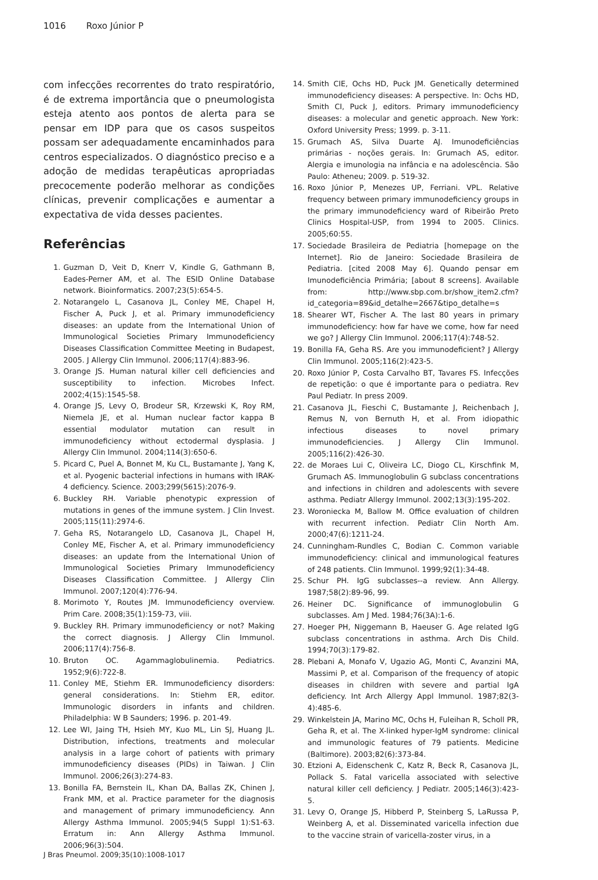1016 Roxo Júnior P
com infecções recorrentes do trato respiratório, é de extrema importância que o pneumologista esteja atento aos pontos de alerta para se pensar em IDP para que os casos suspeitos possam ser adequadamente encaminhados para centros especializados. O diagnóstico preciso e a adoção de medidas terapêuticas apropriadas precocemente poderão melhorar as condições clínicas, prevenir complicações e aumentar a expectativa de vida desses pacientes.
Referências
1. Guzman D, Veit D, Knerr V, Kindle G, Gathmann B, Eades-Perner AM, et al. The ESID Online Database network. Bioinformatics. 2007;23(5):654-5.
2. Notarangelo L, Casanova JL, Conley ME, Chapel H, Fischer A, Puck J, et al. Primary immunodeficiency diseases: an update from the International Union of Immunological Societies Primary Immunodeficiency Diseases Classification Committee Meeting in Budapest, 2005. J Allergy Clin Immunol. 2006;117(4):883-96.
3. Orange JS. Human natural killer cell deficiencies and susceptibility to infection. Microbes Infect. 2002;4(15):1545-58.
4. Orange JS, Levy O, Brodeur SR, Krzewski K, Roy RM, Niemela JE, et al. Human nuclear factor kappa B essential modulator mutation can result in immunodeficiency without ectodermal dysplasia. J Allergy Clin Immunol. 2004;114(3):650-6.
5. Picard C, Puel A, Bonnet M, Ku CL, Bustamante J, Yang K, et al. Pyogenic bacterial infections in humans with IRAK-4 deficiency. Science. 2003;299(5615):2076-9.
6. Buckley RH. Variable phenotypic expression of mutations in genes of the immune system. J Clin Invest. 2005;115(11):2974-6.
7. Geha RS, Notarangelo LD, Casanova JL, Chapel H, Conley ME, Fischer A, et al. Primary immunodeficiency diseases: an update from the International Union of Immunological Societies Primary Immunodeficiency Diseases Classification Committee. J Allergy Clin Immunol. 2007;120(4):776-94.
8. Morimoto Y, Routes JM. Immunodeficiency overview. Prim Care. 2008;35(1):159-73, viii.
9. Buckley RH. Primary immunodeficiency or not? Making the correct diagnosis. J Allergy Clin Immunol. 2006;117(4):756-8.
10. Bruton OC. Agammaglobulinemia. Pediatrics. 1952;9(6):722-8.
11. Conley ME, Stiehm ER. Immunodeficiency disorders: general considerations. In: Stiehm ER, editor. Immunologic disorders in infants and children. Philadelphia: W B Saunders; 1996. p. 201-49.
12. Lee WI, Jaing TH, Hsieh MY, Kuo ML, Lin SJ, Huang JL. Distribution, infections, treatments and molecular analysis in a large cohort of patients with primary immunodeficiency diseases (PIDs) in Taiwan. J Clin Immunol. 2006;26(3):274-83.
13. Bonilla FA, Bernstein IL, Khan DA, Ballas ZK, Chinen J, Frank MM, et al. Practice parameter for the diagnosis and management of primary immunodeficiency. Ann Allergy Asthma Immunol. 2005;94(5 Suppl 1):S1-63. Erratum in: Ann Allergy Asthma Immunol. 2006;96(3):504.
14. Smith CIE, Ochs HD, Puck JM. Genetically determined immunodeficiency diseases: A perspective. In: Ochs HD, Smith CI, Puck J, editors. Primary immunodeficiency diseases: a molecular and genetic approach. New York: Oxford University Press; 1999. p. 3-11.
15. Grumach AS, Silva Duarte AJ. Imunodeficiências primárias - noções gerais. In: Grumach AS, editor. Alergia e imunologia na infância e na adolescência. São Paulo: Atheneu; 2009. p. 519-32.
16. Roxo Júnior P, Menezes UP, Ferriani. VPL. Relative frequency between primary immunodeficiency groups in the primary immunodeficiency ward of Ribeirão Preto Clinics Hospital-USP, from 1994 to 2005. Clinics. 2005;60:55.
17. Sociedade Brasileira de Pediatria [homepage on the Internet]. Rio de Janeiro: Sociedade Brasileira de Pediatria. [cited 2008 May 6]. Quando pensar em Imunodeficiência Primária; [about 8 screens]. Available from: http://www.sbp.com.br/show_item2.cfm?id_categoria=89&id_detalhe=2667&tipo_detalhe=s
18. Shearer WT, Fischer A. The last 80 years in primary immunodeficiency: how far have we come, how far need we go? J Allergy Clin Immunol. 2006;117(4):748-52.
19. Bonilla FA, Geha RS. Are you immunodeficient? J Allergy Clin Immunol. 2005;116(2):423-5.
20. Roxo Júnior P, Costa Carvalho BT, Tavares FS. Infecções de repetição: o que é importante para o pediatra. Rev Paul Pediatr. In press 2009.
21. Casanova JL, Fieschi C, Bustamante J, Reichenbach J, Remus N, von Bernuth H, et al. From idiopathic infectious diseases to novel primary immunodeficiencies. J Allergy Clin Immunol. 2005;116(2):426-30.
22. de Moraes Lui C, Oliveira LC, Diogo CL, Kirschfink M, Grumach AS. Immunoglobulin G subclass concentrations and infections in children and adolescents with severe asthma. Pediatr Allergy Immunol. 2002;13(3):195-202.
23. Woroniecka M, Ballow M. Office evaluation of children with recurrent infection. Pediatr Clin North Am. 2000;47(6):1211-24.
24. Cunningham-Rundles C, Bodian C. Common variable immunodeficiency: clinical and immunological features of 248 patients. Clin Immunol. 1999;92(1):34-48.
25. Schur PH. IgG subclasses--a review. Ann Allergy. 1987;58(2):89-96, 99.
26. Heiner DC. Significance of immunoglobulin G subclasses. Am J Med. 1984;76(3A):1-6.
27. Hoeger PH, Niggemann B, Haeuser G. Age related IgG subclass concentrations in asthma. Arch Dis Child. 1994;70(3):179-82.
28. Plebani A, Monafo V, Ugazio AG, Monti C, Avanzini MA, Massimi P, et al. Comparison of the frequency of atopic diseases in children with severe and partial IgA deficiency. Int Arch Allergy Appl Immunol. 1987;82(3-4):485-6.
29. Winkelstein JA, Marino MC, Ochs H, Fuleihan R, Scholl PR, Geha R, et al. The X-linked hyper-IgM syndrome: clinical and immunologic features of 79 patients. Medicine (Baltimore). 2003;82(6):373-84.
30. Etzioni A, Eidenschenk C, Katz R, Beck R, Casanova JL, Pollack S. Fatal varicella associated with selective natural killer cell deficiency. J Pediatr. 2005;146(3):423-5.
31. Levy O, Orange JS, Hibberd P, Steinberg S, LaRussa P, Weinberg A, et al. Disseminated varicella infection due to the vaccine strain of varicella-zoster virus, in a
J Bras Pneumol. 2009;35(10):1008-1017